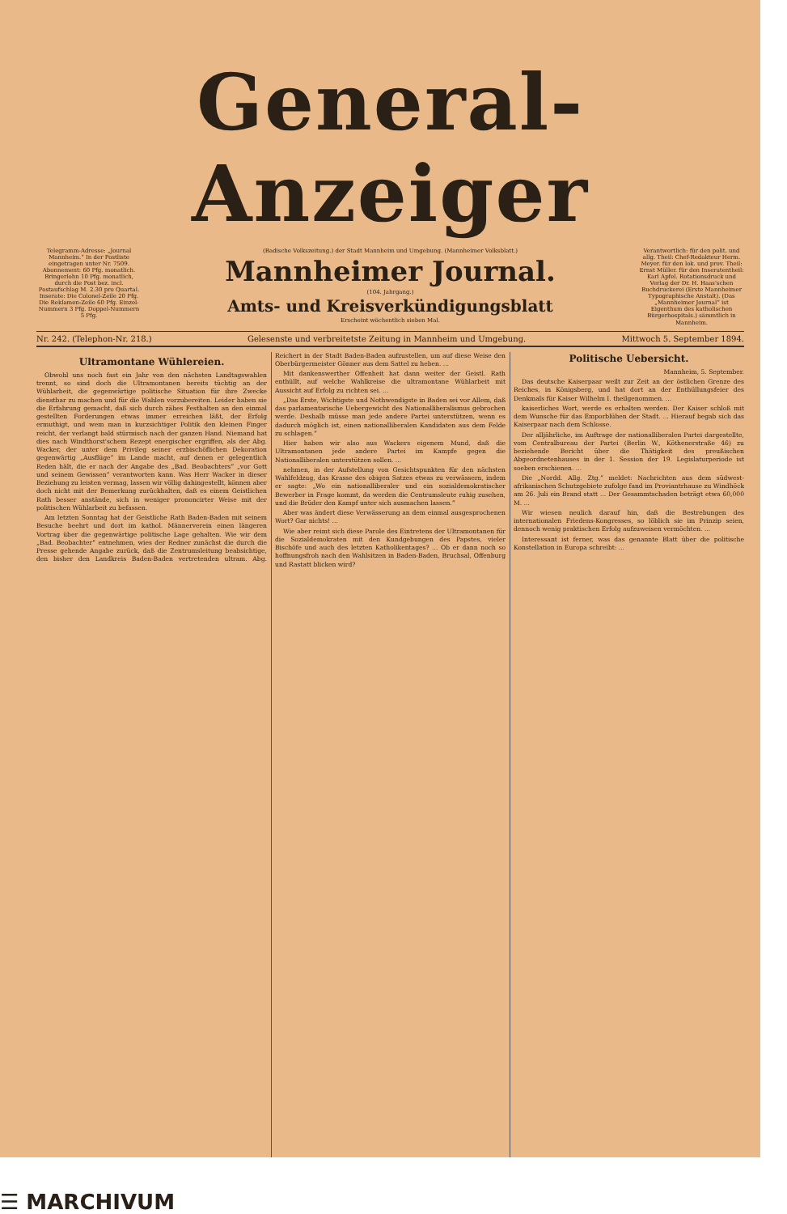General-Anzeiger
Telegramm-Adresse: „Journal Mannheim.“ In der Postliste eingetragen unter Nr. 7509. Abonnement: 60 Pfg. monatlich. Bringerlohn 10 Pfg. monatlich, durch die Post bez. incl. Postaufschlag M. 2.30 pro Quartal. Inserate: Die Colonel-Zeile 20 Pfg. Die Reklamen-Zeile 60 Pfg. Einzel-Nummern 3 Pfg. Doppel-Nummern 5 Pfg.
(Badische Volkszeitung.) der Stadt Mannheim und Umgebung. (Mannheimer Volksblatt.)
Mannheimer Journal.
(104. Jahrgang.)
Amts- und Kreisverkündigungsblatt
Erscheint wöchentlich sieben Mal.
Verantwortlich: für den polit. und allg. Theil: Chef-Redakteur Herm. Meyer. für den lok. und prov. Theil: Ernst Müller. für den Inseratentheil: Karl Apfel. Rotationsdruck und Verlag der Dr. H. Haas'schen Buchdruckerei (Erste Mannheimer Typographische Anstalt). (Das „Mannheimer Journal“ ist Eigenthum des katholischen Bürgerhospitals.) sämmtlich in Mannheim.
Nr. 242. (Telephon-Nr. 218.) Gelesenste und verbreitetste Zeitung in Mannheim und Umgebung. Mittwoch 5. September 1894.
Ultramontane Wühlereien.
Obwohl uns noch fast ein Jahr von den nächsten Landtagswahlen trennt, so sind doch die Ultramontanen bereits tüchtig an der Wühlarbeit, die gegenwärtige politische Situation für ihre Zwecke dienstbar zu machen und für die Wahlen vorzubereiten. Leider haben sie die Erfahrung gemacht, daß sich durch zähes Festhalten an den einmal gestellten Forderungen etwas immer erreichen läßt, der Erfolg ermuthigt, und wem man in kurzsichtiger Politik den kleinen Finger reicht, der verlangt bald stürmisch nach der ganzen Hand. Niemand hat dies nach Windthorst'schem Rezept energischer ergriffen, als der Abg. Wacker, der unter dem Privileg seiner erzbischöflichen Dekoration gegenwärtig „Ausflüge“ im Lande macht, auf denen er gelegentlich Reden hält, die er nach der Angabe des „Bad. Beobachters“ „vor Gott und seinem Gewissen“ verantworten kann. Was Herr Wacker in dieser Beziehung zu leisten vermag, lassen wir völlig dahingestellt, können aber doch nicht mit der Bemerkung zurückhalten, daß es einem Geistlichen Rath besser anstände, sich in weniger prononcirter Weise mit der politischen Wühlarbeit zu befassen.
Am letzten Sonntag hat der Geistliche Rath Baden-Baden mit seinem Besuche beehrt und dort im kathol. Männerverein einen längeren Vortrag über die gegenwärtige politische Lage gehalten. Wie wir dem „Bad. Beobachter“ entnehmen, wies der Redner zunächst die durch die Presse gehende Angabe zurück, daß die Zentrumsleitung beabsichtige, den bisher den Landkreis Baden-Baden vertretenden ultram. Abg. Reichert in der Stadt Baden-Baden aufzustellen, um auf diese Weise den Oberbürgermeister Gönner aus dem Sattel zu heben. ...
Mit dankenswerther Offenheit hat dann weiter der Geistl. Rath enthüllt, auf welche Wahlkreise die ultramontane Wühlarbeit mit Aussicht auf Erfolg zu richten sei. ...
„Das Erste, Wichtigste und Nothwendigste in Baden sei vor Allem, daß das parlamentarische Uebergewicht des Nationalliberalismus gebrochen werde. Deshalb müsse man jede andere Partei unterstützen, wenn es dadurch möglich ist, einen nationalliberalen Kandidaten aus dem Felde zu schlagen.“
Hier haben wir also aus Wackers eigenem Mund, daß die Ultramontanen jede andere Partei im Kampfe gegen die Nationalliberalen unterstützen sollen. ...
nehmen, in der Aufstellung von Gesichtspunkten für den nächsten Wahlfeldzug, das Krasse des obigen Satzes etwas zu verwässern, indem er sagte: „Wo ein nationalliberaler und ein sozialdemokratischer Bewerber in Frage kommt, da werden die Centrumsleute ruhig zusehen, und die Brüder den Kampf unter sich ausmachen lassen.“
Aber was ändert diese Verwässerung an dem einmal ausgesprochenen Wort? Gar nichts! ...
Wie aber reimt sich diese Parole des Eintretens der Ultramontanen für die Sozialdemokraten mit den Kundgebungen des Papstes, vieler Bischöfe und auch des letzten Katholikentages? ... Ob er dann noch so hoffnungsfroh nach den Wahlsitzen in Baden-Baden, Bruchsal, Offenburg und Rastatt blicken wird?
Politische Uebersicht.
Mannheim, 5. September.
Das deutsche Kaiserpaar weilt zur Zeit an der östlichen Grenze des Reiches, in Königsberg, und hat dort an der Enthüllungsfeier des Denkmals für Kaiser Wilhelm I. theilgenommen. ...
kaiserliches Wort, werde es erhalten werden. Der Kaiser schloß mit dem Wunsche für das Emporblühen der Stadt. ... Hierauf begab sich das Kaiserpaar nach dem Schlosse.
Der alljährliche, im Auftrage der nationalliberalen Partei dargestellte, vom Centralbureau der Partei (Berlin W., Köthenerstraße 46) zu beziehende Bericht über die Thätigkeit des preußischen Abgeordnetenhauses in der 1. Session der 19. Legislaturperiode ist soeben erschienen. ...
Die „Nordd. Allg. Ztg.“ meldet: Nachrichten aus dem südwest-afrikanischen Schutzgebiete zufolge fand im Proviantrhause zu Windhöck am 26. Juli ein Brand statt ... Der Gesammtschaden beträgt etwa 60,000 M. ...
Wir wiesen neulich darauf hin, daß die Bestrebungen des internationalen Friedens-Kongresses, so löblich sie im Prinzip seien, dennoch wenig praktischen Erfolg aufzuweisen vermöchten. ...
Interessant ist ferner, was das genannte Blatt über die politische Konstellation in Europa schreibt: ...
☰ MARCHIVUM